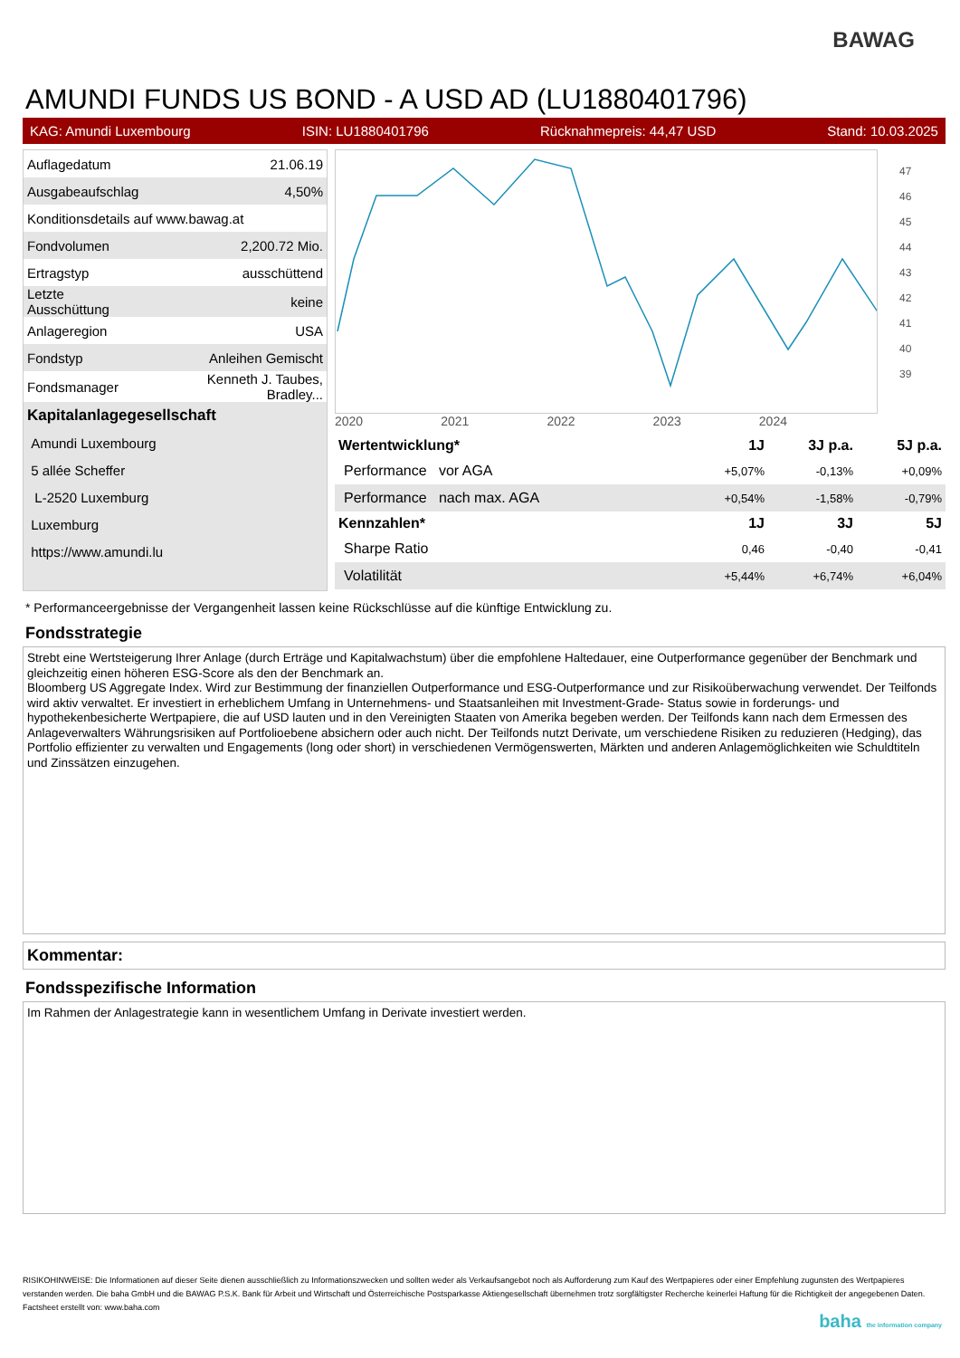BAWAG
AMUNDI FUNDS US BOND - A USD AD (LU1880401796)
KAG: Amundi Luxembourg ISIN: LU1880401796 Rücknahmepreis: 44,47 USD Stand: 10.03.2025
| Auflagedatum | 21.06.19 |
| Ausgabeaufschlag | 4,50% |
| Konditionsdetails auf www.bawag.at | |
| Fondvolumen | 2,200.72 Mio. |
| Ertragstyp | ausschüttend |
| Letzte Ausschüttung | keine |
| Anlageregion | USA |
| Fondstyp | Anleihen Gemischt |
| Fondsmanager | Kenneth J. Taubes, Bradley... |
| Kapitalanlagegesellschaft | |
| Amundi Luxembourg | |
| 5 allée Scheffer | |
| L-2520 Luxemburg | |
| Luxemburg | |
| https://www.amundi.lu | |
47
46
45
44
43
42
41
40
39
2020 2021 2022 2023 2024
| Wertentwicklung* | 1J | 3J p.a. | 5J p.a. |
| --- | --- | --- | --- |
| Performance vor AGA | +5,07% | -0,13% | +0,09% |
| Performance nach max. AGA | +0,54% | -1,58% | -0,79% |
| Kennzahlen* | 1J | 3J | 5J |
| Sharpe Ratio | 0,46 | -0,40 | -0,41 |
| Volatilität | +5,44% | +6,74% | +6,04% |
* Performanceergebnisse der Vergangenheit lassen keine Rückschlüsse auf die künftige Entwicklung zu.
Fondsstrategie
Strebt eine Wertsteigerung Ihrer Anlage (durch Erträge und Kapitalwachstum) über die empfohlene Haltedauer, eine Outperformance gegenüber der Benchmark und gleichzeitig einen höheren ESG-Score als den der Benchmark an.
Bloomberg US Aggregate Index. Wird zur Bestimmung der finanziellen Outperformance und ESG-Outperformance und zur Risikoüberwachung verwendet. Der Teilfonds wird aktiv verwaltet. Er investiert in erheblichem Umfang in Unternehmens- und Staatsanleihen mit Investment-Grade- Status sowie in forderungs- und hypothekenbesicherte Wertpapiere, die auf USD lauten und in den Vereinigten Staaten von Amerika begeben werden. Der Teilfonds kann nach dem Ermessen des Anlageverwalters Währungsrisiken auf Portfolioebene absichern oder auch nicht. Der Teilfonds nutzt Derivate, um verschiedene Risiken zu reduzieren (Hedging), das Portfolio effizienter zu verwalten und Engagements (long oder short) in verschiedenen Vermögenswerten, Märkten und anderen Anlagemöglichkeiten wie Schuldtiteln und Zinssätzen einzugehen.
Kommentar:
Fondsspezifische Information
Im Rahmen der Anlagestrategie kann in wesentlichem Umfang in Derivate investiert werden.
RISIKOHINWEISE: Die Informationen auf dieser Seite dienen ausschließlich zu Informationszwecken und sollten weder als Verkaufsangebot noch als Aufforderung zum Kauf des Wertpapieres oder einer Empfehlung zugunsten des Wertpapieres verstanden werden. Die baha GmbH und die BAWAG P.S.K. Bank für Arbeit und Wirtschaft und Österreichische Postsparkasse Aktiengesellschaft übernehmen trotz sorgfältigster Recherche keinerlei Haftung für die Richtigkeit der angegebenen Daten.
Factsheet erstellt von: www.baha.com
baha the information company